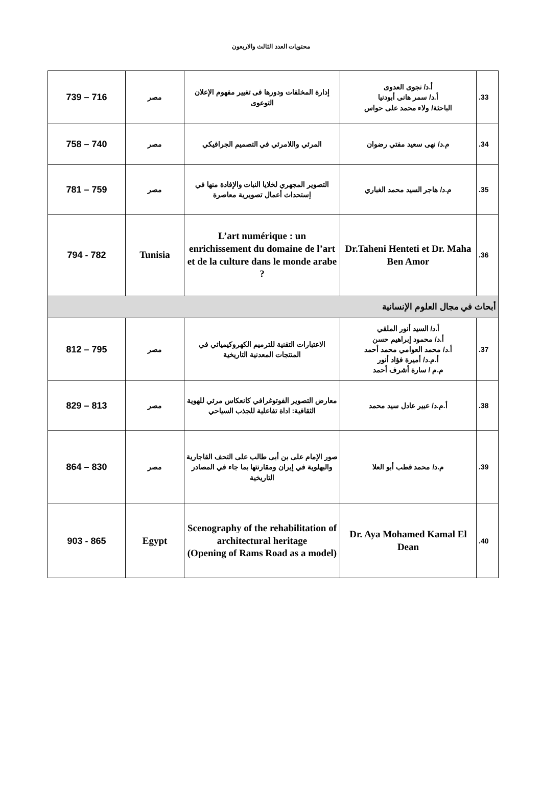محتويات العدد الثالث والاربعون
| 33. | أ.د/ نجوى العدوى أ.د/ سمر هانى أبودنيا الباحثة/ ولاء محمد على حواس | إدارة المخلفات ودورها فى تغيير مفهوم الإعلان التوعوى | مصر | 716 – 739 |
| 34. | م.د/ نهى سعيد مفتي رضوان | المرئي واللامرئي في التصميم الجرافيكي | مصر | 740 – 758 |
| 35. | م.د/ هاجر السيد محمد الغباري | التصوير المجهري لخلايا النبات والإفادة منها في إستحداث أعمال تصويرية معاصرة | مصر | 759 – 781 |
| 36. | Dr.Taheni Henteti et Dr. Maha Ben Amor | L’art numérique : un enrichissement du domaine de l’art et de la culture dans le monde arabe ? | Tunisia | 782 - 794 |
| أبحاث في مجال العلوم الإنسانية | | | | |
| 37. | أ.د/ السيد أنور الملقي أ.د/ محمود إبراهيم حسن أ.د/ محمد العوامي محمد أحمد أ.م.د/ أميرة فؤاد أنور م.م / سارة أشرف أحمد | الاعتبارات التقنية للترميم الكهروكيميائي في المنتجات المعدنية التاريخية | مصر | 795 – 812 |
| 38. | أ.م.د/ عبير عادل سيد محمد | معارض التصوير الفوتوغرافي كانعكاس مرئي للهوية الثقافية: اداة تفاعلية للجذب السياحي | مصر | 813 – 829 |
| 39. | م.د/ محمد قطب أبو العلا | صور الإمام على بن أبى طالب على التحف القاجارية والبهلوية في إيران ومقارنتها بما جاء في المصادر التاريخية | مصر | 830 – 864 |
| 40. | Dr. Aya Mohamed Kamal El Dean | Scenography of the rehabilitation of architectural heritage (Opening of Rams Road as a model) | Egypt | 865 - 903 |